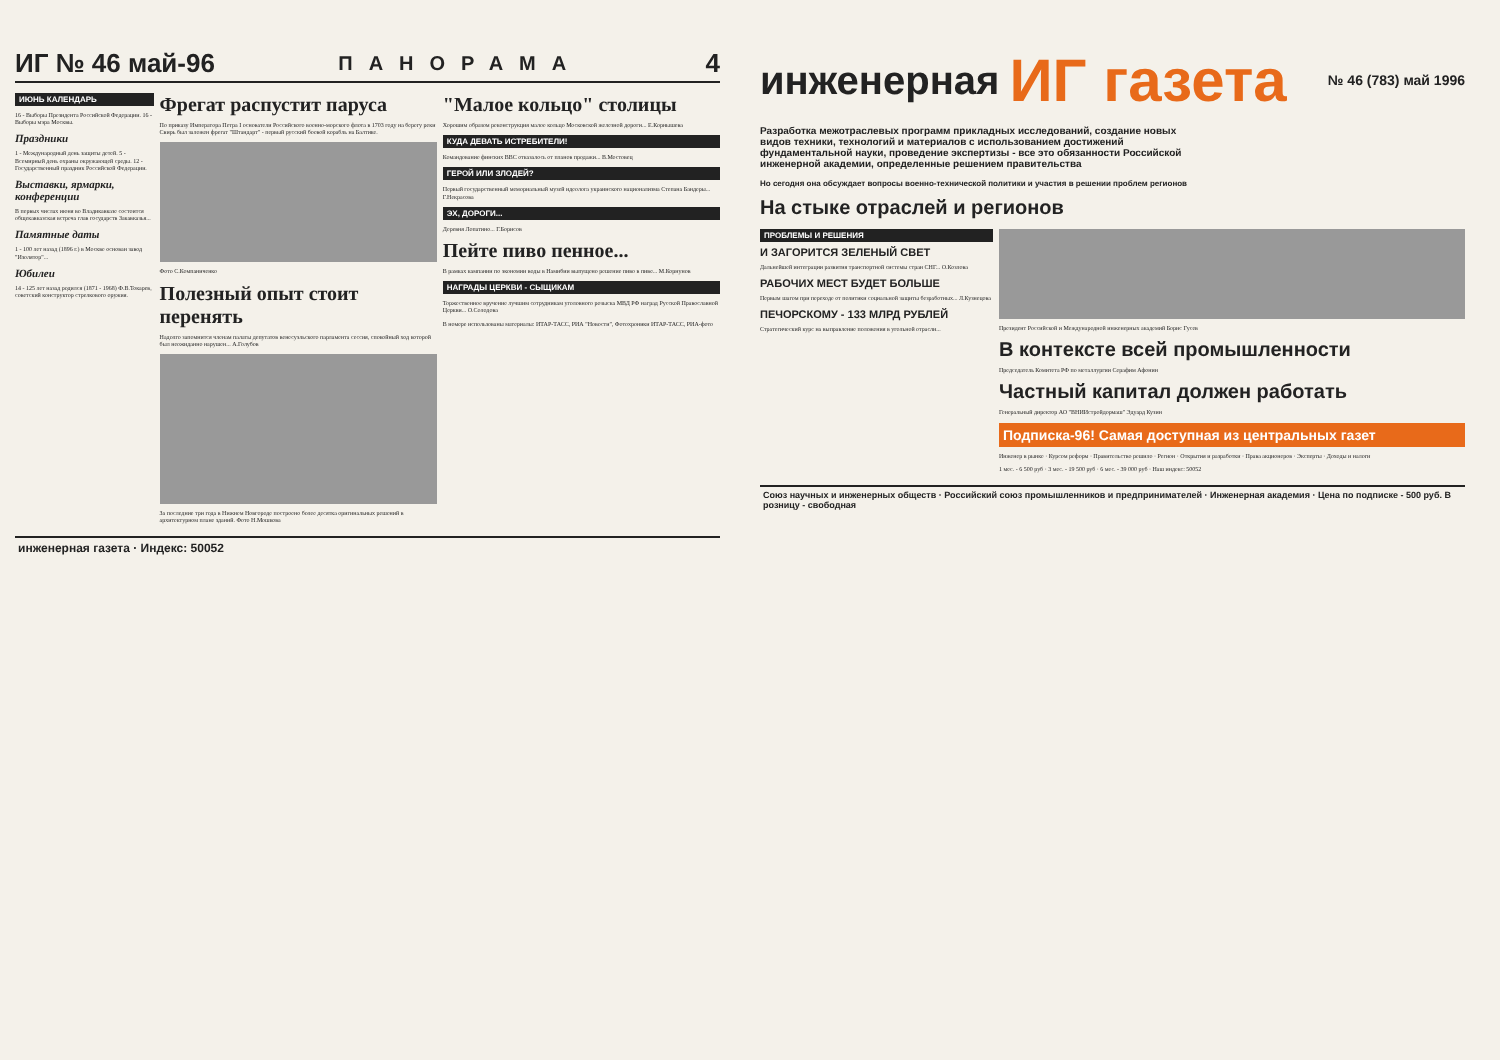ИГ № 46 май-96 ПАНОРАМА 4
ИЮНЬ КАЛЕНДАРЬ
16 - Выборы Президента Российской Федерации. 16 - Выборы мэра Москвы.
Праздники
1 - Международный день защиты детей. 5 - Всемирный день охраны окружающей среды. 12 - Государственный праздник Российской Федерации.
Выставки, ярмарки, конференции
В первых числах июня во Владикавказе состоится общекавказская встреча глав государств Закавказья...
Памятные даты
1 - 100 лет назад (1896 г.) в Москве основан завод "Изолятор"...
Юбилеи
14 - 125 лет назад родился (1871 - 1968) Ф.В.Токарев, советский конструктор стрелкового оружия.
Фрегат распустит паруса
По приказу Императора Петра I основатели Российского военно-морского флота в 1703 году на берегу реки Свирь был заложен фрегат "Штандарт" - первый русский боевой корабль на Балтике.
Фото С.Компаниченко
Полезный опыт стоит перенять
Надолго запомнится членам палаты депутатов венесуэльского парламента сессия, спокойный ход которой был неожиданно нарушен... А.Голубов
За последние три года в Нижнем Новгороде построено более десятка оригинальных решений в архитектурном плане зданий. Фото Н.Мошкова
"Малое кольцо" столицы
Хорошим образом реконструкция малое кольцо Московской железной дороги... Е.Корнышева
КУДА ДЕВАТЬ ИСТРЕБИТЕЛИ!
Командование финских ВВС отказалось от планов продажи... В.Мостовец
ГЕРОЙ ИЛИ ЗЛОДЕЙ?
Первый государственный мемориальный музей идеолога украинского национализма Степана Бандеры... Г.Некрасова
ЭХ, ДОРОГИ...
Деревня Лопатино... Г.Борисов
Пейте пиво пенное...
В рамках кампании по экономии воды в Намибии выпущено решение пиво в пиве... М.Корнунов
НАГРАДЫ ЦЕРКВИ - СЫЩИКАМ
Торжественное вручение лучшим сотрудникам уголовного розыска МВД РФ наград Русской Православной Церкви... О.Солодова
В номере использованы материалы: ИТАР-ТАСС, РИА "Новости", Фотохроники ИТАР-ТАСС, РИА-фото
инженерная газета · Индекс: 50052
инженерная ИГ газета № 46 (783) май 1996
Разработка межотраслевых программ прикладных исследований, создание новых видов техники, технологий и материалов с использованием достижений фундаментальной науки, проведение экспертизы - все это обязанности Российской инженерной академии, определенные решением правительства
Но сегодня она обсуждает вопросы военно-технической политики и участия в решении проблем регионов
На стыке отраслей и регионов
ПРОБЛЕМЫ И РЕШЕНИЯ
И ЗАГОРИТСЯ ЗЕЛЕНЫЙ СВЕТ
Дальнейшей интеграции развития транспортной системы стран СНГ... О.Козлова
РАБОЧИХ МЕСТ БУДЕТ БОЛЬШЕ
Первым шагом при переходе от политики социальной защиты безработных... Л.Кузнецова
ПЕЧОРСКОМУ - 133 МЛРД РУБЛЕЙ
Стратегический курс на выправление положения в угольной отрасли...
Президент Российской и Международной инженерных академий Борис Гусев
В контексте всей промышленности
Председатель Комитета РФ по металлургии Серафим Афонин
Частный капитал должен работать
Генеральный директор АО "ВНИИстройдормаш" Эдуард Кузин
Подписка-96! Самая доступная из центральных газет
Инженер в рынке · Курсом реформ · Правительство решило · Регион · Открытия и разработки · Права акционеров · Эксперты · Доходы и налоги
1 мес. - 6 500 руб · 3 мес. - 19 500 руб · 6 мес. - 39 000 руб · Наш индекс: 50052
Союз научных и инженерных обществ · Российский союз промышленников и предпринимателей · Инженерная академия · Цена по подписке - 500 руб. В розницу - свободная